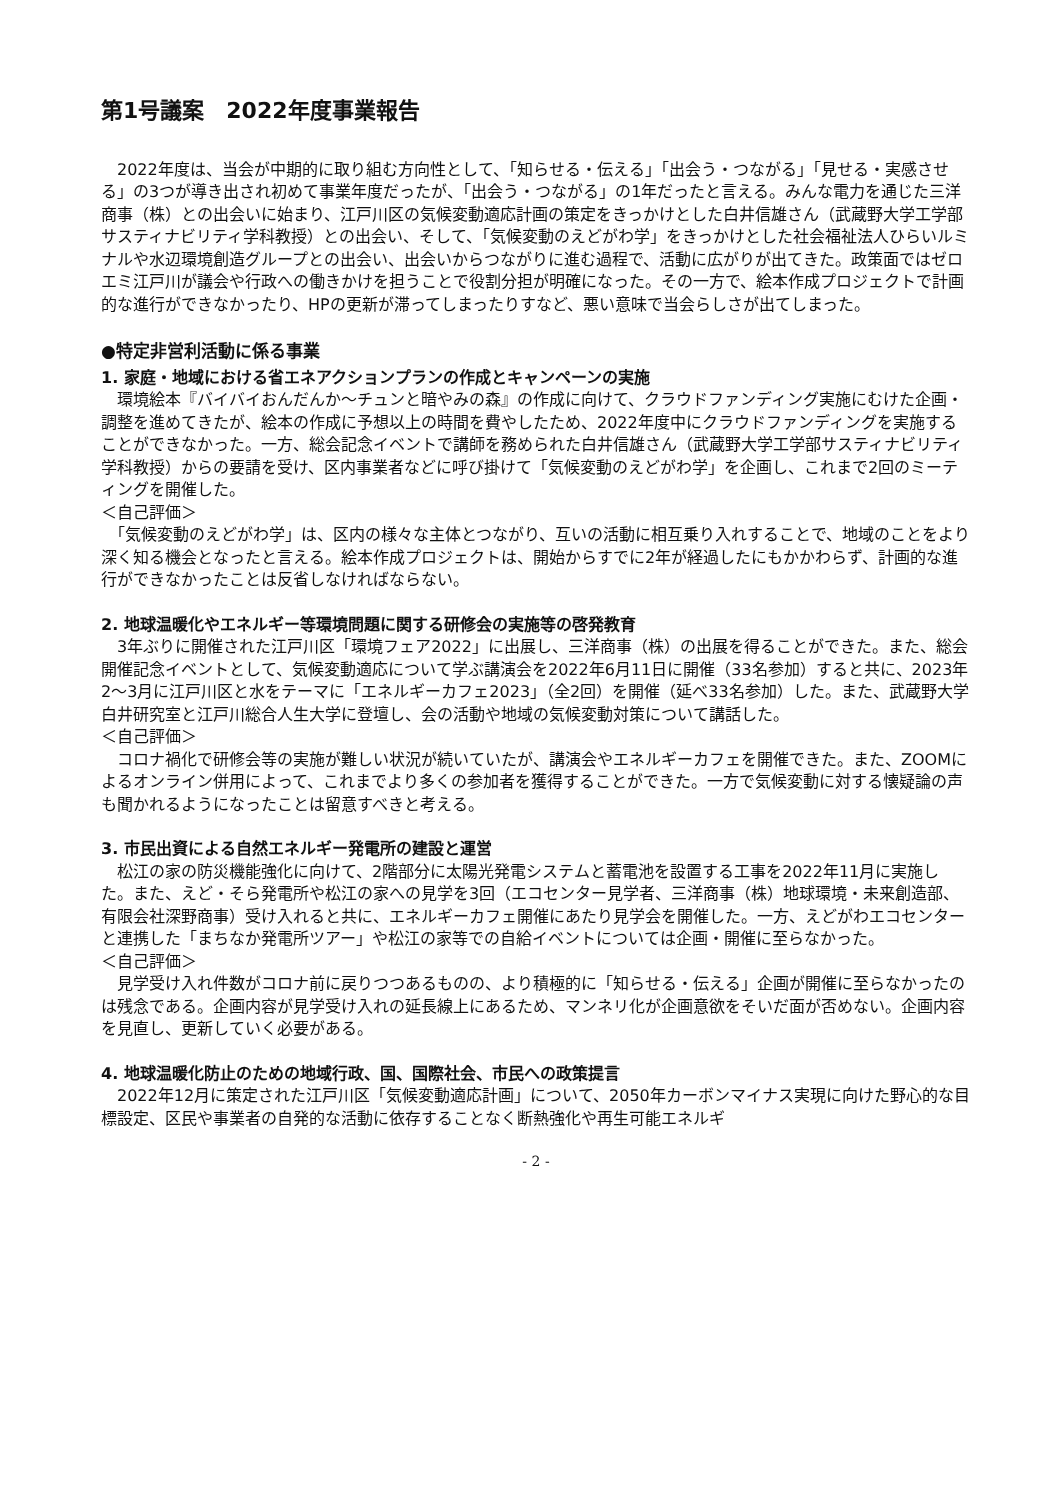第1号議案　2022年度事業報告
　2022年度は、当会が中期的に取り組む方向性として、「知らせる・伝える」「出会う・つながる」「見せる・実感させる」の3つが導き出され初めて事業年度だったが、「出会う・つながる」の1年だったと言える。みんな電力を通じた三洋商事（株）との出会いに始まり、江戸川区の気候変動適応計画の策定をきっかけとした白井信雄さん（武蔵野大学工学部サスティナビリティ学科教授）との出会い、そして、「気候変動のえどがわ学」をきっかけとした社会福祉法人ひらいルミナルや水辺環境創造グループとの出会い、出会いからつながりに進む過程で、活動に広がりが出てきた。政策面ではゼロエミ江戸川が議会や行政への働きかけを担うことで役割分担が明確になった。その一方で、絵本作成プロジェクトで計画的な進行ができなかったり、HPの更新が滞ってしまったりすなど、悪い意味で当会らしさが出てしまった。
●特定非営利活動に係る事業
1. 家庭・地域における省エネアクションプランの作成とキャンペーンの実施
　環境絵本『バイバイおんだんか～チュンと暗やみの森』の作成に向けて、クラウドファンディング実施にむけた企画・調整を進めてきたが、絵本の作成に予想以上の時間を費やしたため、2022年度中にクラウドファンディングを実施することができなかった。一方、総会記念イベントで講師を務められた白井信雄さん（武蔵野大学工学部サスティナビリティ学科教授）からの要請を受け、区内事業者などに呼び掛けて「気候変動のえどがわ学」を企画し、これまで2回のミーティングを開催した。
＜自己評価＞
　「気候変動のえどがわ学」は、区内の様々な主体とつながり、互いの活動に相互乗り入れすることで、地域のことをより深く知る機会となったと言える。絵本作成プロジェクトは、開始からすでに2年が経過したにもかかわらず、計画的な進行ができなかったことは反省しなければならない。
2. 地球温暖化やエネルギー等環境問題に関する研修会の実施等の啓発教育
　3年ぶりに開催された江戸川区「環境フェア2022」に出展し、三洋商事（株）の出展を得ることができた。また、総会開催記念イベントとして、気候変動適応について学ぶ講演会を2022年6月11日に開催（33名参加）すると共に、2023年2～3月に江戸川区と水をテーマに「エネルギーカフェ2023」（全2回）を開催（延べ33名参加）した。また、武蔵野大学白井研究室と江戸川総合人生大学に登壇し、会の活動や地域の気候変動対策について講話した。
＜自己評価＞
　コロナ禍化で研修会等の実施が難しい状況が続いていたが、講演会やエネルギーカフェを開催できた。また、ZOOMによるオンライン併用によって、これまでより多くの参加者を獲得することができた。一方で気候変動に対する懐疑論の声も聞かれるようになったことは留意すべきと考える。
3. 市民出資による自然エネルギー発電所の建設と運営
　松江の家の防災機能強化に向けて、2階部分に太陽光発電システムと蓄電池を設置する工事を2022年11月に実施した。また、えど・そら発電所や松江の家への見学を3回（エコセンター見学者、三洋商事（株）地球環境・未来創造部、有限会社深野商事）受け入れると共に、エネルギーカフェ開催にあたり見学会を開催した。一方、えどがわエコセンターと連携した「まちなか発電所ツアー」や松江の家等での自給イベントについては企画・開催に至らなかった。
＜自己評価＞
　見学受け入れ件数がコロナ前に戻りつつあるものの、より積極的に「知らせる・伝える」企画が開催に至らなかったのは残念である。企画内容が見学受け入れの延長線上にあるため、マンネリ化が企画意欲をそいだ面が否めない。企画内容を見直し、更新していく必要がある。
4. 地球温暖化防止のための地域行政、国、国際社会、市民への政策提言
　2022年12月に策定された江戸川区「気候変動適応計画」について、2050年カーボンマイナス実現に向けた野心的な目標設定、区民や事業者の自発的な活動に依存することなく断熱強化や再生可能エネルギ
- 2 -